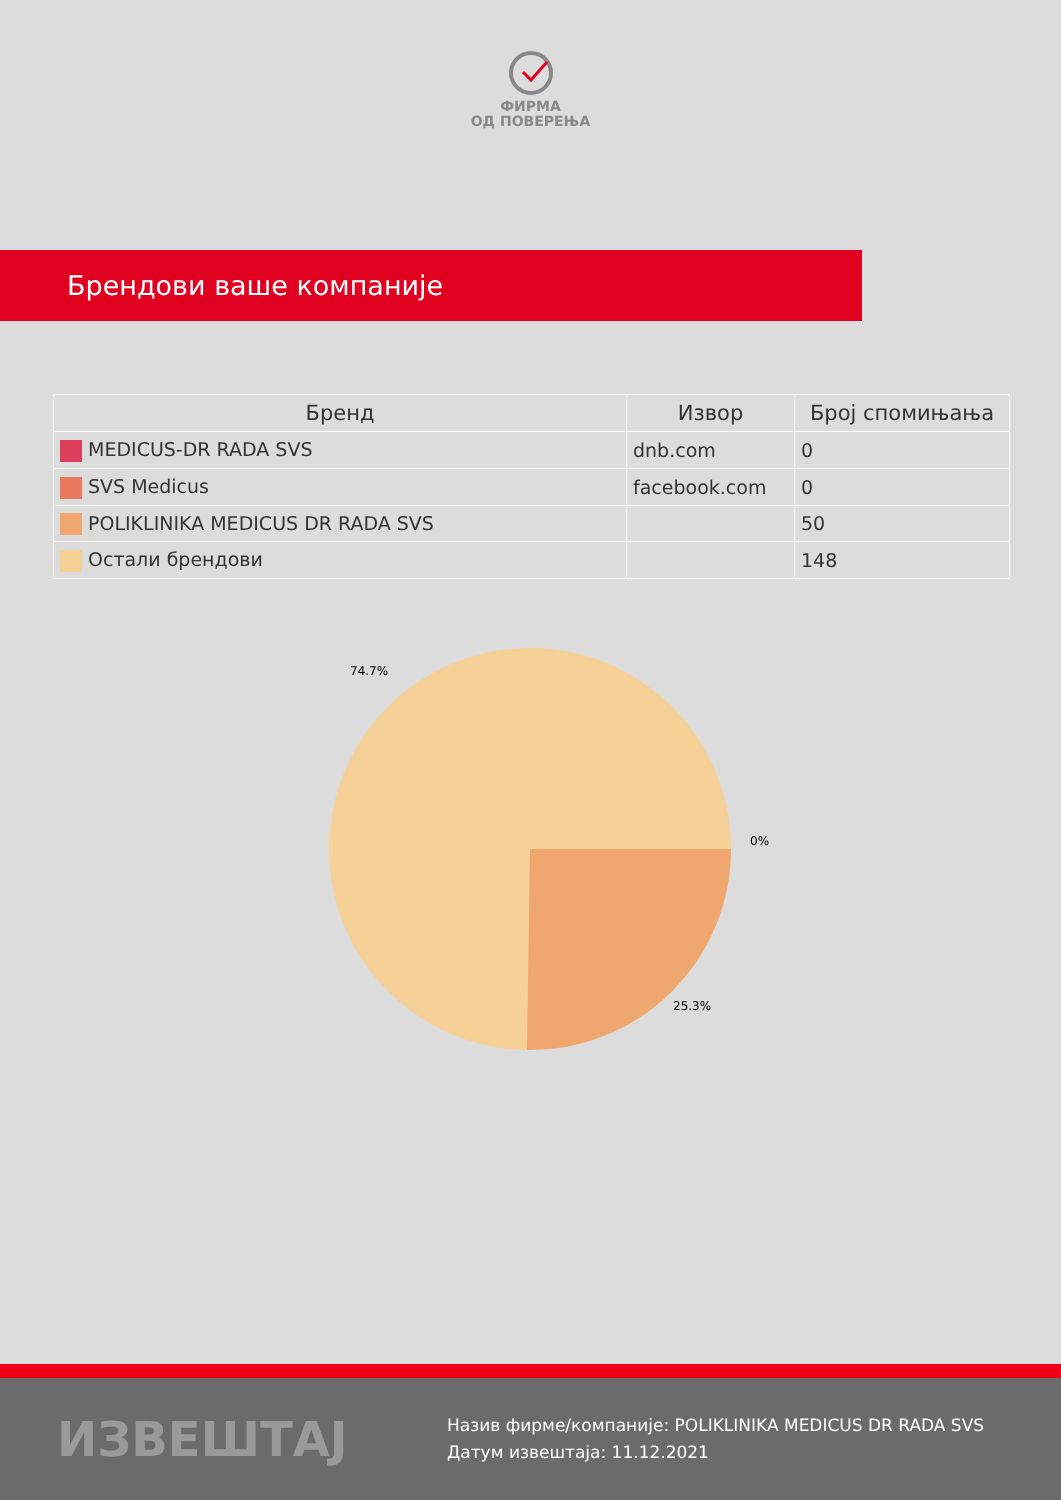ФИРМА
ОД ПОВЕРЕЊА
Брендови ваше компаније
| Бренд | Извор | Број спомињања |
| --- | --- | --- |
| MEDICUS-DR RADA SVS | dnb.com | 0 |
| SVS Medicus | facebook.com | 0 |
| POLIKLINIKA MEDICUS DR RADA SVS | | 50 |
| Остали брендови | | 148 |
74.7%
0%
25.3%
ИЗВЕШТАЈ
Назив фирме/компаније: POLIKLINIKA MEDICUS DR RADA SVS
Датум извештаја: 11.12.2021